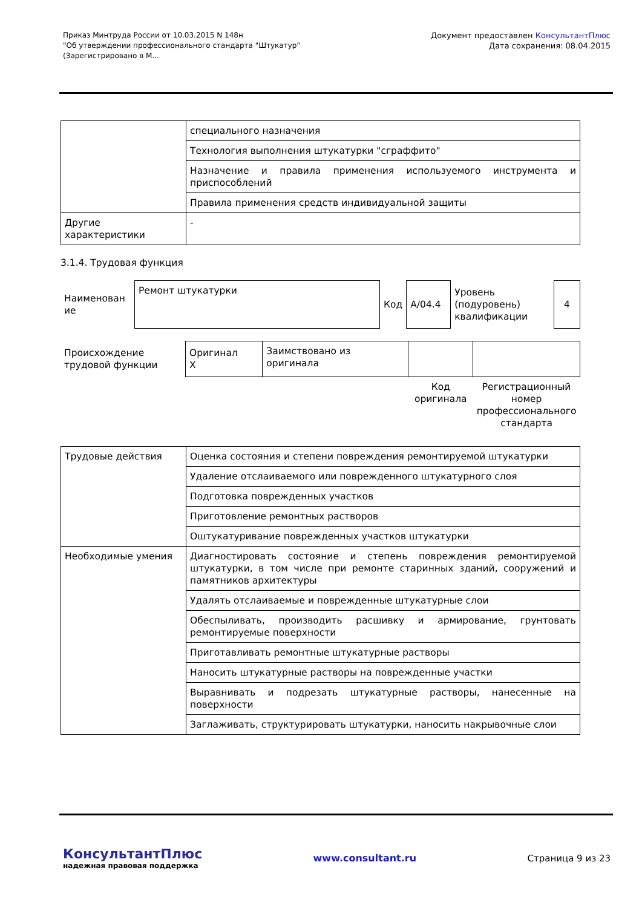Приказ Минтруда России от 10.03.2015 N 148н
"Об утверждении профессионального стандарта "Штукатур"
(Зарегистрировано в М...
Документ предоставлен КонсультантПлюс
Дата сохранения: 08.04.2015
| | специального назначения |
| | Технология выполнения штукатурки "сграффито" |
| | Назначение и правила применения используемого инструмента и приспособлений |
| | Правила применения средств индивидуальной защиты |
| Другие характеристики | - |
3.1.4. Трудовая функция
| Наименован ие | Ремонт штукатурки | Код | A/04.4 | Уровень (подуровень) квалификации | 4 |
| Происхождение трудовой функции | Оригинал X | Заимствовано из оригинала | | |
| | | | Код оригинала | Регистрационный номер профессионального стандарта |
| Трудовые действия | Оценка состояния и степени повреждения ремонтируемой штукатурки |
| | Удаление отслаиваемого или поврежденного штукатурного слоя |
| | Подготовка поврежденных участков |
| | Приготовление ремонтных растворов |
| | Оштукатуривание поврежденных участков штукатурки |
| Необходимые умения | Диагностировать состояние и степень повреждения ремонтируемой штукатурки, в том числе при ремонте старинных зданий, сооружений и памятников архитектуры |
| | Удалять отслаиваемые и поврежденные штукатурные слои |
| | Обеспыливать, производить расшивку и армирование, грунтовать ремонтируемые поверхности |
| | Приготавливать ремонтные штукатурные растворы |
| | Наносить штукатурные растворы на поврежденные участки |
| | Выравнивать и подрезать штукатурные растворы, нанесенные на поверхности |
| | Заглаживать, структурировать штукатурки, наносить накрывочные слои |
КонсультантПлюс
надежная правовая поддержка
www.consultant.ru Страница 9 из 23